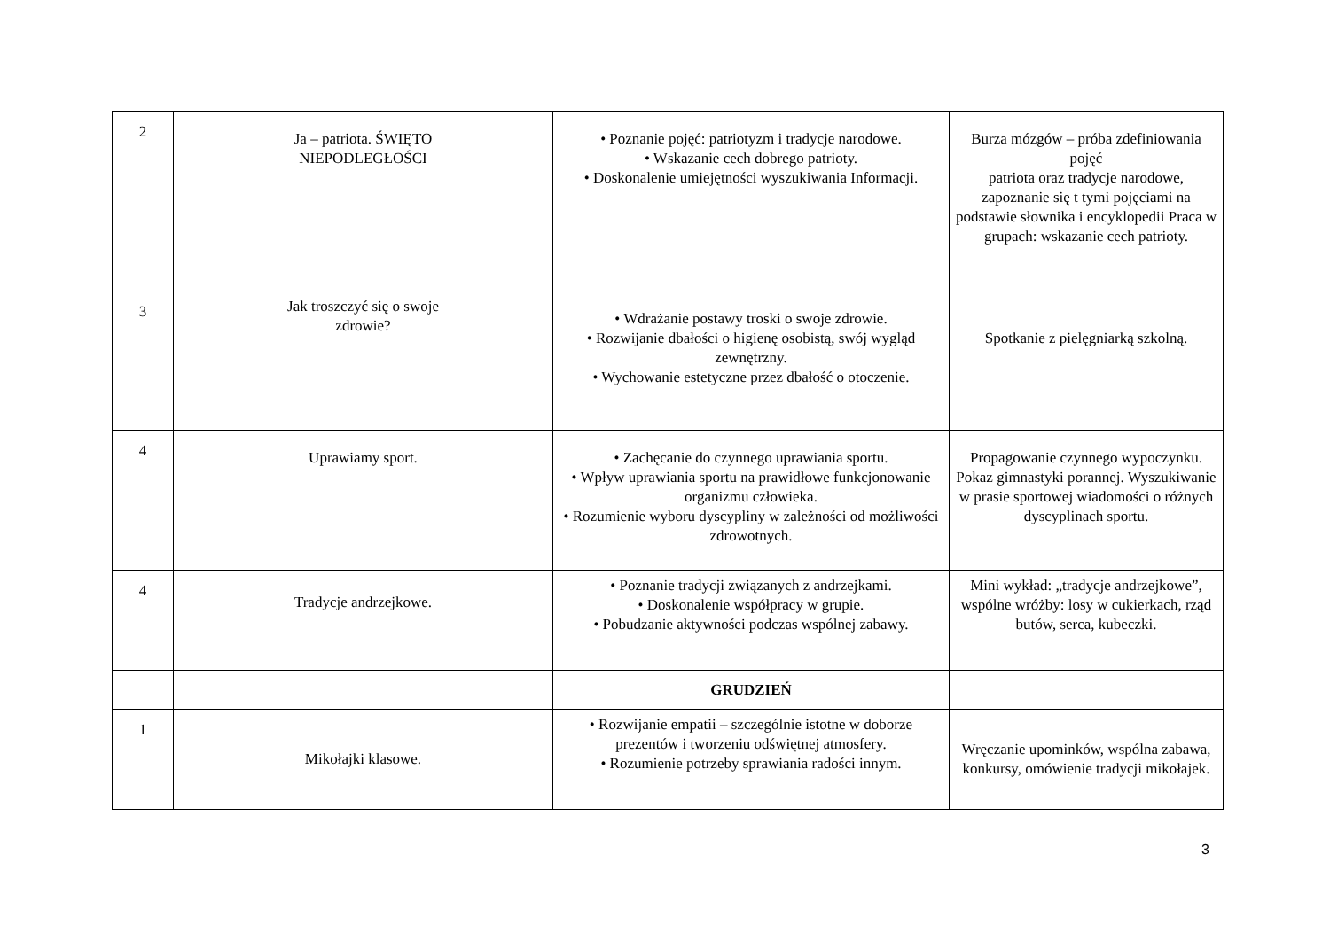| 2 | Ja – patriota. ŚWIĘTO NIEPODLEGŁOŚCI | • Poznanie pojęć: patriotyzm i tradycje narodowe. • Wskazanie cech dobrego patrioty. • Doskonalenie umiejętności wyszukiwania Informacji. | Burza mózgów – próba zdefiniowania pojęć patriota oraz tradycje narodowe, zapoznanie się t tymi pojęciami na podstawie słownika i encyklopedii Praca w grupach: wskazanie cech patrioty. |
| 3 | Jak troszczyć się o swoje zdrowie? | • Wdrażanie postawy troski o swoje zdrowie. • Rozwijanie dbałości o higienę osobistą, swój wygląd zewnętrzny. • Wychowanie estetyczne przez dbałość o otoczenie. | Spotkanie z pielęgniarką szkolną. |
| 4 | Uprawiamy sport. | • Zachęcanie do czynnego uprawiania sportu. • Wpływ uprawiania sportu na prawidłowe funkcjonowanie organizmu człowieka. • Rozumienie wyboru dyscypliny w zależności od możliwości zdrowotnych. | Propagowanie czynnego wypoczynku. Pokaz gimnastyki porannej. Wyszukiwanie w prasie sportowej wiadomości o różnych dyscyplinach sportu. |
| 4 | Tradycje andrzejkowe. | • Poznanie tradycji związanych z andrzejkami. • Doskonalenie współpracy w grupie. • Pobudzanie aktywności podczas wspólnej zabawy. | Mini wykład: „tradycje andrzejkowe”, wspólne wróżby: losy w cukierkach, rząd butów, serca, kubeczki. |
| | | GRUDZIEŃ | |
| 1 | Mikołajki klasowe. | • Rozwijanie empatii – szczególnie istotne w doborze prezentów i tworzeniu odświętnej atmosfery. • Rozumienie potrzeby sprawiania radości innym. | Wręczanie upominków, wspólna zabawa, konkursy, omówienie tradycji mikołajek. |
3